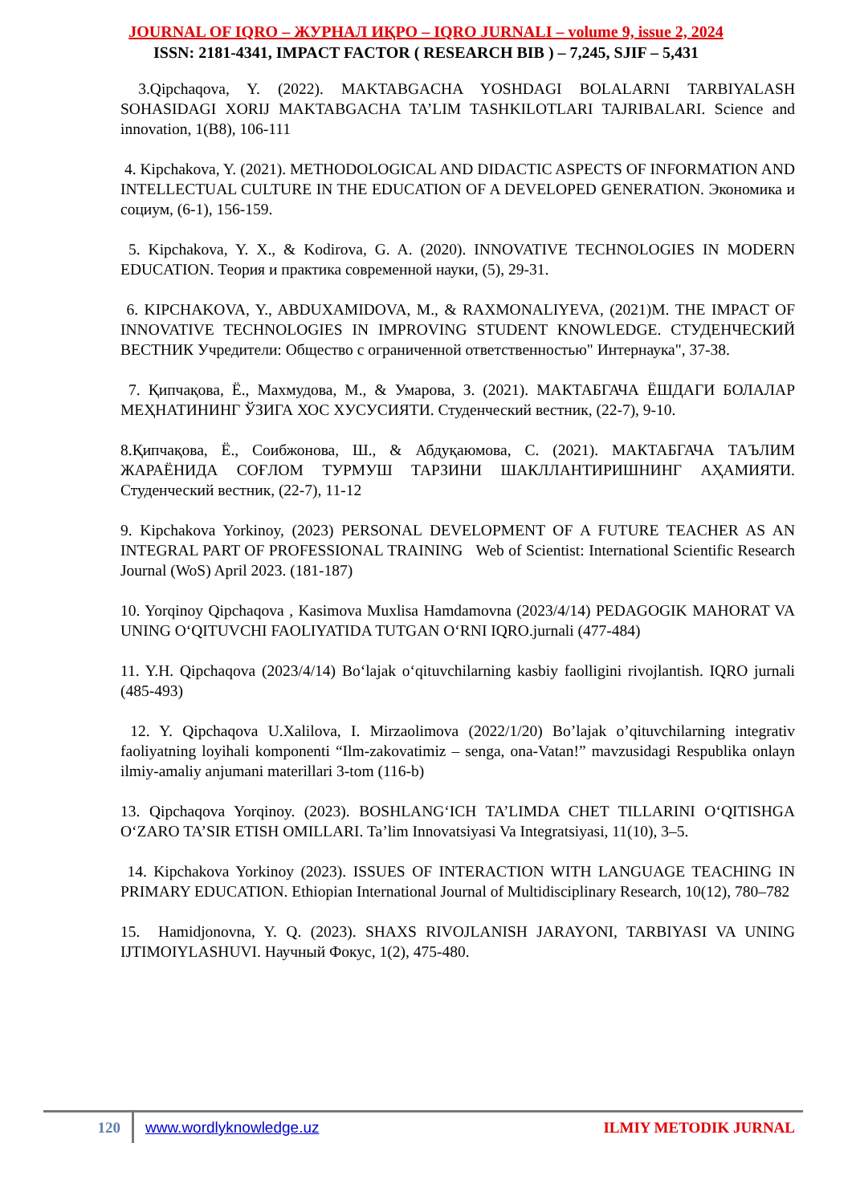JOURNAL OF IQRO – ЖУРНАЛ ИҚРО – IQRO JURNALI – volume 9, issue 2, 2024
ISSN: 2181-4341, IMPACT FACTOR ( RESEARCH BIB ) – 7,245, SJIF – 5,431
3.Qipchaqova, Y. (2022). MAKTABGACHA YOSHDAGI BOLALARNI TARBIYALASH SOHASIDAGI XORIJ MAKTABGACHA TA’LIM TASHKILOTLARI TAJRIBALARI. Science and innovation, 1(B8), 106-111
4. Kipchakova, Y. (2021). METHODOLOGICAL AND DIDACTIC ASPECTS OF INFORMATION AND INTELLECTUAL CULTURE IN THE EDUCATION OF A DEVELOPED GENERATION. Экономика и социум, (6-1), 156-159.
5. Kipchakova, Y. X., & Kodirova, G. A. (2020). INNOVATIVE TECHNOLOGIES IN MODERN EDUCATION. Теория и практика современной науки, (5), 29-31.
6. KIPCHAKOVA, Y., ABDUXAMIDOVA, M., & RAXMONALIYEVA, (2021)M. THE IMPACT OF INNOVATIVE TECHNOLOGIES IN IMPROVING STUDENT KNOWLEDGE. СТУДЕНЧЕСКИЙ ВЕСТНИК Учредители: Общество с ограниченной ответственностью" Интернаука", 37-38.
7. Қипчақова, Ё., Махмудова, М., & Умарова, З. (2021). МАКТАБГАЧА ЁШДАГИ БОЛАЛАР МЕҲНАТИНИНГ ЎЗИГА ХОС ХУСУСИЯТИ. Студенческий вестник, (22-7), 9-10.
8.Қипчақова, Ё., Соибжонова, Ш., & Абдуқаюмова, С. (2021). МАКТАБГАЧА ТАЪЛИМ ЖАРАЁНИДА СОҒЛОМ ТУРМУШ ТАРЗИНИ ШАКЛЛАНТИРИШНИНГ АҲАМИЯТИ. Студенческий вестник, (22-7), 11-12
9. Kipchakova Yorkinoy, (2023) PERSONAL DEVELOPMENT OF A FUTURE TEACHER AS AN INTEGRAL PART OF PROFESSIONAL TRAINING Web of Scientist: International Scientific Research Journal (WoS) April 2023. (181-187)
10. Yorqinoy Qipchaqova , Kasimova Muxlisa Hamdamovna (2023/4/14) PEDAGOGIK MAHORAT VA UNING O‘QITUVCHI FAOLIYATIDA TUTGAN O‘RNI IQRO.jurnali (477-484)
11. Y.H. Qipchaqova (2023/4/14) Bo‘lajak o‘qituvchilarning kasbiy faolligini rivojlantish. IQRO jurnali (485-493)
12. Y. Qipchaqova U.Xalilova, I. Mirzaolimova (2022/1/20) Bo’lajak o’qituvchilarning integrativ faoliyatning loyihali komponenti “Ilm-zakovatimiz – senga, ona-Vatan!” mavzusidagi Respublika onlayn ilmiy-amaliy anjumani materillari 3-tom (116-b)
13. Qipchaqova Yorqinoy. (2023). BOSHLANG‘ICH TA’LIMDA CHET TILLARINI O‘QITISHGA O‘ZARO TA’SIR ETISH OMILLARI. Ta’lim Innovatsiyasi Va Integratsiyasi, 11(10), 3–5.
14. Kipchakova Yorkinoy (2023). ISSUES OF INTERACTION WITH LANGUAGE TEACHING IN PRIMARY EDUCATION. Ethiopian International Journal of Multidisciplinary Research, 10(12), 780–782
15. Hamidjonovna, Y. Q. (2023). SHAXS RIVOJLANISH JARAYONI, TARBIYASI VA UNING IJTIMOIYLASHUVI. Научный Фокус, 1(2), 475-480.
120 www.wordlyknowledge.uz ILMIY METODIK JURNAL